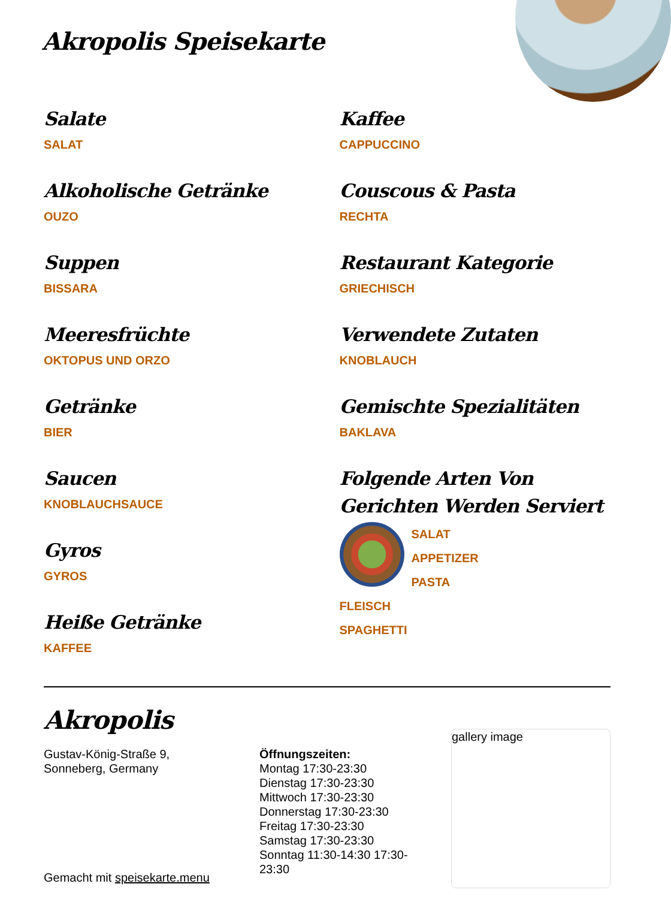Akropolis Speisekarte
Salate
SALAT
Alkoholische Getränke
OUZO
Suppen
BISSARA
Meeresfrüchte
OKTOPUS UND ORZO
Getränke
BIER
Saucen
KNOBLAUCHSAUCE
Gyros
GYROS
Heiße Getränke
KAFFEE
Kaffee
CAPPUCCINO
Couscous & Pasta
RECHTA
Restaurant Kategorie
GRIECHISCH
Verwendete Zutaten
KNOBLAUCH
Gemischte Spezialitäten
BAKLAVA
Folgende Arten Von Gerichten Werden Serviert
SALAT
APPETIZER
PASTA
FLEISCH
SPAGHETTI
Akropolis
Gustav-König-Straße 9,
Sonneberg, Germany
Gemacht mit speisekarte.menu
Öffnungszeiten:
Montag 17:30-23:30
Dienstag 17:30-23:30
Mittwoch 17:30-23:30
Donnerstag 17:30-23:30
Freitag 17:30-23:30
Samstag 17:30-23:30
Sonntag 11:30-14:30 17:30-23:30
gallery image